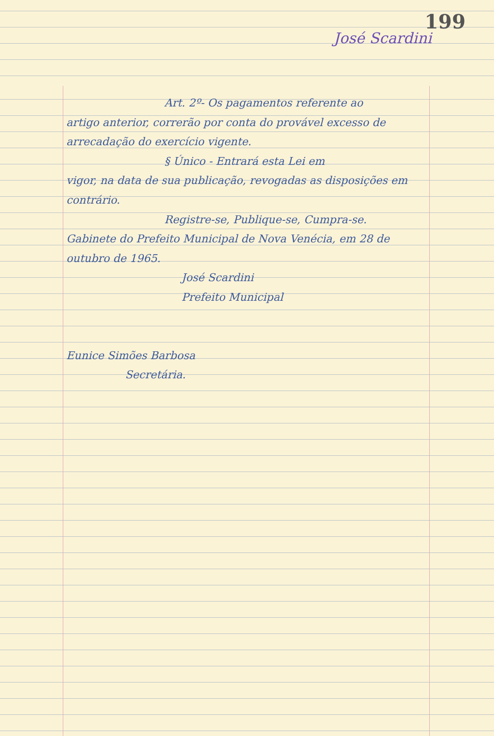199
José Scardini
Art. 2º- Os pagamentos referente ao
artigo anterior, correrão por conta do provável excesso de arrecadação do exercício vigente.
§ Único - Entrará esta Lei em
vigor, na data de sua publicação, revogadas as disposições em contrário.
Registre-se, Publique-se, Cumpra-se.
Gabinete do Prefeito Municipal de Nova Venécia, em 28 de outubro de 1965.
José Scardini
Prefeito Municipal
Eunice Simões Barbosa
Secretária.